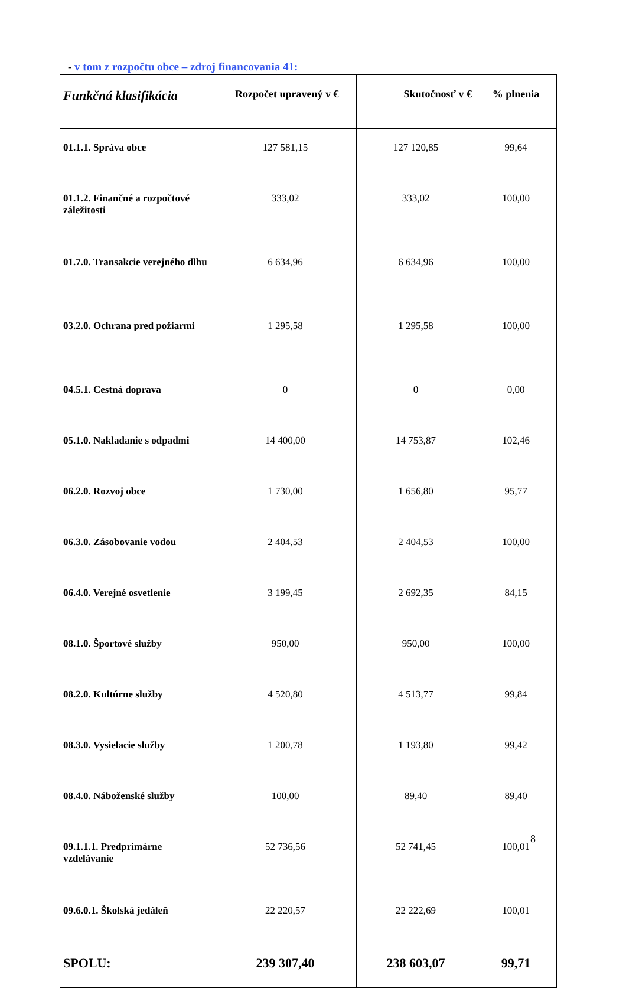- v tom z rozpočtu obce – zdroj financovania 41:
| Funkčná klasifikácia | Rozpočet upravený v € | Skutočnosť v € | % plnenia |
| --- | --- | --- | --- |
| 01.1.1. Správa obce | 127 581,15 | 127 120,85 | 99,64 |
| 01.1.2. Finančné a rozpočtové záležitosti | 333,02 | 333,02 | 100,00 |
| 01.7.0. Transakcie verejného dlhu | 6 634,96 | 6 634,96 | 100,00 |
| 03.2.0. Ochrana pred požiarmi | 1 295,58 | 1 295,58 | 100,00 |
| 04.5.1. Cestná doprava | 0 | 0 | 0,00 |
| 05.1.0. Nakladanie s odpadmi | 14 400,00 | 14 753,87 | 102,46 |
| 06.2.0. Rozvoj obce | 1 730,00 | 1 656,80 | 95,77 |
| 06.3.0. Zásobovanie vodou | 2 404,53 | 2 404,53 | 100,00 |
| 06.4.0. Verejné osvetlenie | 3 199,45 | 2 692,35 | 84,15 |
| 08.1.0. Športové služby | 950,00 | 950,00 | 100,00 |
| 08.2.0. Kultúrne služby | 4 520,80 | 4 513,77 | 99,84 |
| 08.3.0. Vysielacie služby | 1 200,78 | 1 193,80 | 99,42 |
| 08.4.0. Náboženské služby | 100,00 | 89,40 | 89,40 |
| 09.1.1.1. Predprimárne vzdelávanie | 52 736,56 | 52 741,45 | 100,01 |
| 09.6.0.1. Školská jedáleň | 22 220,57 | 22 222,69 | 100,01 |
| SPOLU: | 239 307,40 | 238 603,07 | 99,71 |
8